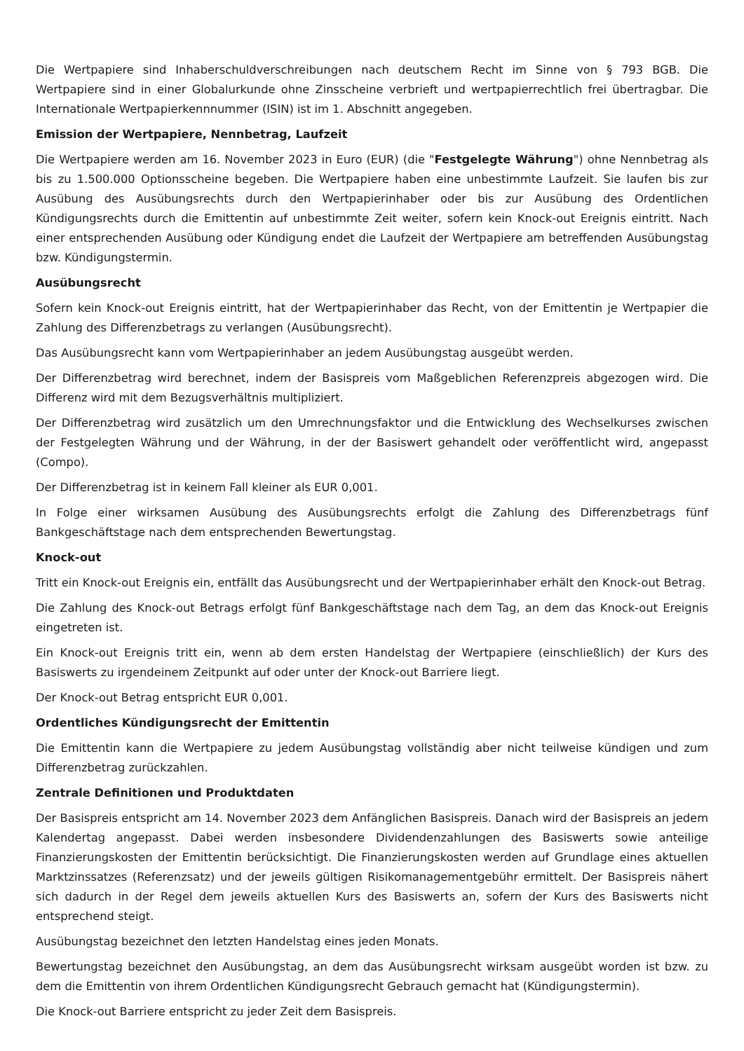Die Wertpapiere sind Inhaberschuldverschreibungen nach deutschem Recht im Sinne von § 793 BGB. Die Wertpapiere sind in einer Globalurkunde ohne Zinsscheine verbrieft und wertpapierrechtlich frei übertragbar. Die Internationale Wertpapierkennnummer (ISIN) ist im 1. Abschnitt angegeben.
Emission der Wertpapiere, Nennbetrag, Laufzeit
Die Wertpapiere werden am 16. November 2023 in Euro (EUR) (die "Festgelegte Währung") ohne Nennbetrag als bis zu 1.500.000 Optionsscheine begeben. Die Wertpapiere haben eine unbestimmte Laufzeit. Sie laufen bis zur Ausübung des Ausübungsrechts durch den Wertpapierinhaber oder bis zur Ausübung des Ordentlichen Kündigungsrechts durch die Emittentin auf unbestimmte Zeit weiter, sofern kein Knock-out Ereignis eintritt. Nach einer entsprechenden Ausübung oder Kündigung endet die Laufzeit der Wertpapiere am betreffenden Ausübungstag bzw. Kündigungstermin.
Ausübungsrecht
Sofern kein Knock-out Ereignis eintritt, hat der Wertpapierinhaber das Recht, von der Emittentin je Wertpapier die Zahlung des Differenzbetrags zu verlangen (Ausübungsrecht).
Das Ausübungsrecht kann vom Wertpapierinhaber an jedem Ausübungstag ausgeübt werden.
Der Differenzbetrag wird berechnet, indem der Basispreis vom Maßgeblichen Referenzpreis abgezogen wird. Die Differenz wird mit dem Bezugsverhältnis multipliziert.
Der Differenzbetrag wird zusätzlich um den Umrechnungsfaktor und die Entwicklung des Wechselkurses zwischen der Festgelegten Währung und der Währung, in der der Basiswert gehandelt oder veröffentlicht wird, angepasst (Compo).
Der Differenzbetrag ist in keinem Fall kleiner als EUR 0,001.
In Folge einer wirksamen Ausübung des Ausübungsrechts erfolgt die Zahlung des Differenzbetrags fünf Bankgeschäftstage nach dem entsprechenden Bewertungstag.
Knock-out
Tritt ein Knock-out Ereignis ein, entfällt das Ausübungsrecht und der Wertpapierinhaber erhält den Knock-out Betrag.
Die Zahlung des Knock-out Betrags erfolgt fünf Bankgeschäftstage nach dem Tag, an dem das Knock-out Ereignis eingetreten ist.
Ein Knock-out Ereignis tritt ein, wenn ab dem ersten Handelstag der Wertpapiere (einschließlich) der Kurs des Basiswerts zu irgendeinem Zeitpunkt auf oder unter der Knock-out Barriere liegt.
Der Knock-out Betrag entspricht EUR 0,001.
Ordentliches Kündigungsrecht der Emittentin
Die Emittentin kann die Wertpapiere zu jedem Ausübungstag vollständig aber nicht teilweise kündigen und zum Differenzbetrag zurückzahlen.
Zentrale Definitionen und Produktdaten
Der Basispreis entspricht am 14. November 2023 dem Anfänglichen Basispreis. Danach wird der Basispreis an jedem Kalendertag angepasst. Dabei werden insbesondere Dividendenzahlungen des Basiswerts sowie anteilige Finanzierungskosten der Emittentin berücksichtigt. Die Finanzierungskosten werden auf Grundlage eines aktuellen Marktzinssatzes (Referenzsatz) und der jeweils gültigen Risikomanagementgebühr ermittelt. Der Basispreis nähert sich dadurch in der Regel dem jeweils aktuellen Kurs des Basiswerts an, sofern der Kurs des Basiswerts nicht entsprechend steigt.
Ausübungstag bezeichnet den letzten Handelstag eines jeden Monats.
Bewertungstag bezeichnet den Ausübungstag, an dem das Ausübungsrecht wirksam ausgeübt worden ist bzw. zu dem die Emittentin von ihrem Ordentlichen Kündigungsrecht Gebrauch gemacht hat (Kündigungstermin).
Die Knock-out Barriere entspricht zu jeder Zeit dem Basispreis.